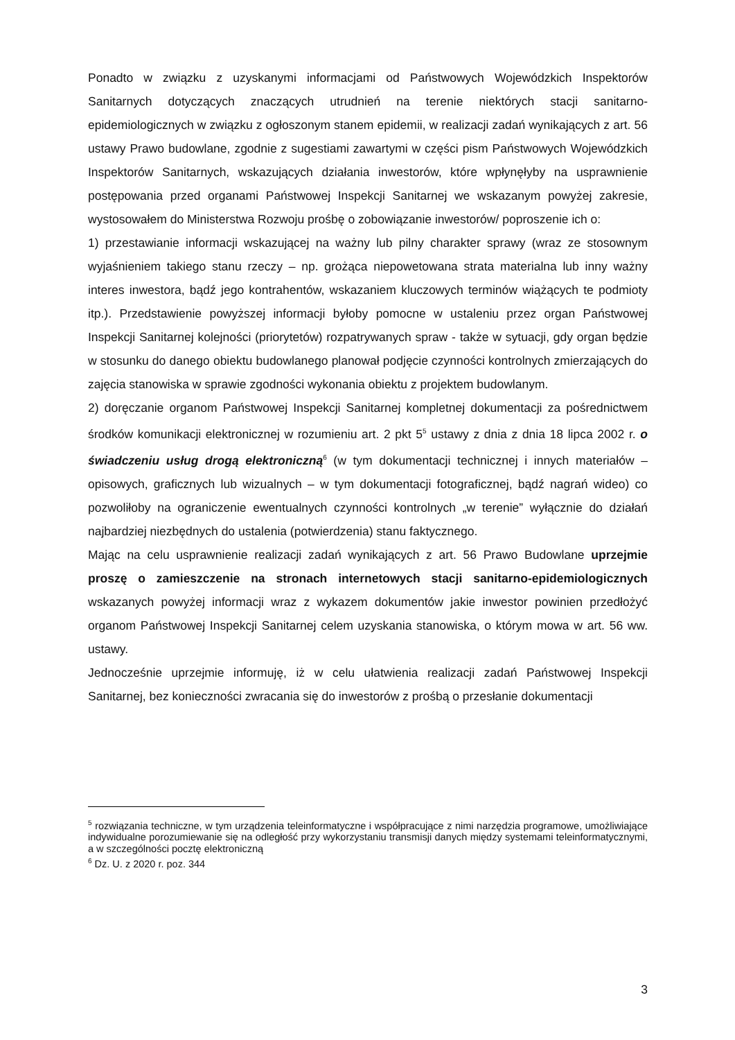Ponadto w związku z uzyskanymi informacjami od Państwowych Wojewódzkich Inspektorów Sanitarnych dotyczących znaczących utrudnień na terenie niektórych stacji sanitarno-epidemiologicznych w związku z ogłoszonym stanem epidemii, w realizacji zadań wynikających z art. 56 ustawy Prawo budowlane, zgodnie z sugestiami zawartymi w części pism Państwowych Wojewódzkich Inspektorów Sanitarnych, wskazujących działania inwestorów, które wpłynęłyby na usprawnienie postępowania przed organami Państwowej Inspekcji Sanitarnej we wskazanym powyżej zakresie, wystosowałem do Ministerstwa Rozwoju prośbę o zobowiązanie inwestorów/ poproszenie ich o:
1) przestawianie informacji wskazującej na ważny lub pilny charakter sprawy (wraz ze stosownym wyjaśnieniem takiego stanu rzeczy – np. grożąca niepowetowana strata materialna lub inny ważny interes inwestora, bądź jego kontrahentów, wskazaniem kluczowych terminów wiążących te podmioty itp.). Przedstawienie powyższej informacji byłoby pomocne w ustaleniu przez organ Państwowej Inspekcji Sanitarnej kolejności (priorytetów) rozpatrywanych spraw - także w sytuacji, gdy organ będzie w stosunku do danego obiektu budowlanego planował podjęcie czynności kontrolnych zmierzających do zajęcia stanowiska w sprawie zgodności wykonania obiektu z projektem budowlanym.
2) doręczanie organom Państwowej Inspekcji Sanitarnej kompletnej dokumentacji za pośrednictwem środków komunikacji elektronicznej w rozumieniu art. 2 pkt 5<sup>5</sup> ustawy z dnia z dnia 18 lipca 2002 r. o świadczeniu usług drogą elektroniczną<sup>6</sup> (w tym dokumentacji technicznej i innych materiałów – opisowych, graficznych lub wizualnych – w tym dokumentacji fotograficznej, bądź nagrań wideo) co pozwoliłoby na ograniczenie ewentualnych czynności kontrolnych „w terenie” wyłącznie do działań najbardziej niezbędnych do ustalenia (potwierdzenia) stanu faktycznego.
Mając na celu usprawnienie realizacji zadań wynikających z art. 56 Prawo Budowlane uprzejmie proszę o zamieszczenie na stronach internetowych stacji sanitarno-epidemiologicznych wskazanych powyżej informacji wraz z wykazem dokumentów jakie inwestor powinien przedłożyć organom Państwowej Inspekcji Sanitarnej celem uzyskania stanowiska, o którym mowa w art. 56 ww. ustawy.
Jednocześnie uprzejmie informuję, iż w celu ułatwienia realizacji zadań Państwowej Inspekcji Sanitarnej, bez konieczności zwracania się do inwestorów z prośbą o przesłanie dokumentacji
<sup>5</sup> rozwiązania techniczne, w tym urządzenia teleinformatyczne i współpracujące z nimi narzędzia programowe, umożliwiające indywidualne porozumiewanie się na odległość przy wykorzystaniu transmisji danych między systemami teleinformatycznymi, a w szczególności pocztę elektroniczną
<sup>6</sup> Dz. U. z 2020 r. poz. 344
3